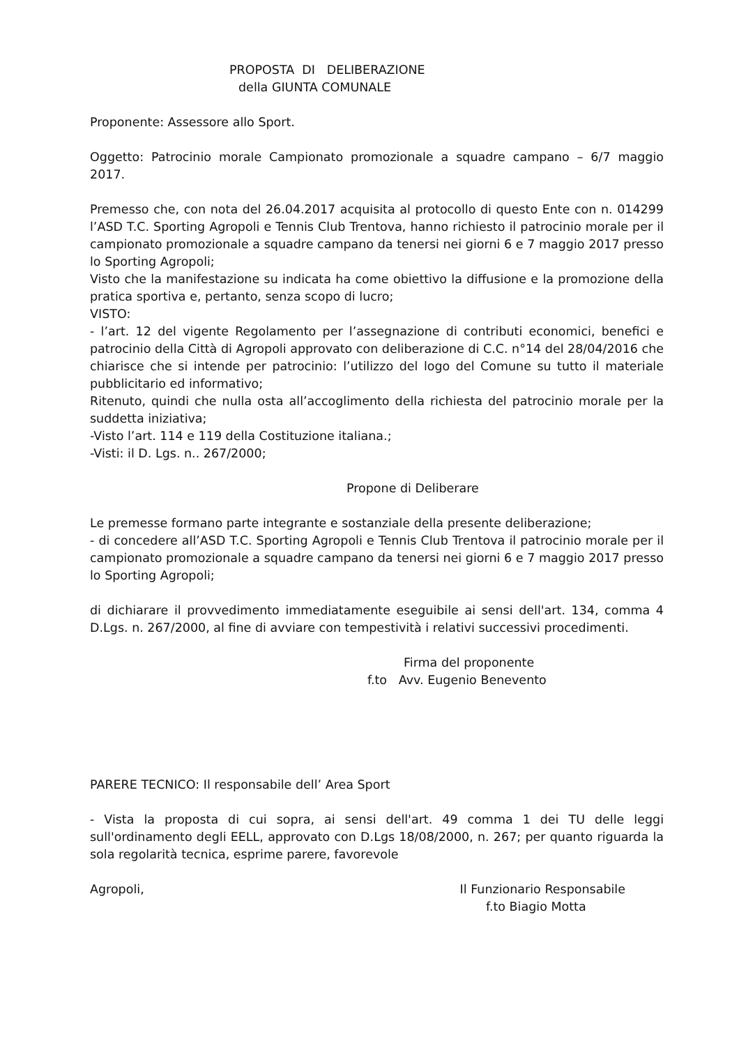PROPOSTA DI DELIBERAZIONE
della GIUNTA COMUNALE
Proponente: Assessore allo Sport.
Oggetto: Patrocinio morale Campionato promozionale a squadre campano – 6/7 maggio 2017.
Premesso che, con nota del 26.04.2017 acquisita al protocollo di questo Ente con n. 014299 l’ASD T.C. Sporting Agropoli e Tennis Club Trentova, hanno richiesto il patrocinio morale per il campionato promozionale a squadre campano da tenersi nei giorni 6 e 7 maggio 2017 presso lo Sporting Agropoli;
Visto che la manifestazione su indicata ha come obiettivo la diffusione e la promozione della pratica sportiva e, pertanto, senza scopo di lucro;
VISTO:
- l’art. 12 del vigente Regolamento per l’assegnazione di contributi economici, benefici e patrocinio della Città di Agropoli approvato con deliberazione di C.C. n°14 del 28/04/2016 che chiarisce che si intende per patrocinio: l’utilizzo del logo del Comune su tutto il materiale pubblicitario ed informativo;
Ritenuto, quindi che nulla osta all’accoglimento della richiesta del patrocinio morale per la suddetta iniziativa;
-Visto l’art. 114 e 119 della Costituzione italiana.;
-Visti: il D. Lgs. n.. 267/2000;
Propone di Deliberare
Le premesse formano parte integrante e sostanziale della presente deliberazione;
- di concedere all’ASD T.C. Sporting Agropoli e Tennis Club Trentova il patrocinio morale per il campionato promozionale a squadre campano da tenersi nei giorni 6 e 7 maggio 2017 presso lo Sporting Agropoli;
di dichiarare il provvedimento immediatamente eseguibile ai sensi dell'art. 134, comma 4 D.Lgs. n. 267/2000, al fine di avviare con tempestività i relativi successivi procedimenti.
Firma del proponente
f.to Avv. Eugenio Benevento
PARERE TECNICO: Il responsabile dell’ Area Sport
- Vista la proposta di cui sopra, ai sensi dell'art. 49 comma 1 dei TU delle leggi sull'ordinamento degli EELL, approvato con D.Lgs 18/08/2000, n. 267; per quanto riguarda la sola regolarità tecnica, esprime parere, favorevole
Agropoli, Il Funzionario Responsabile
f.to Biagio Motta